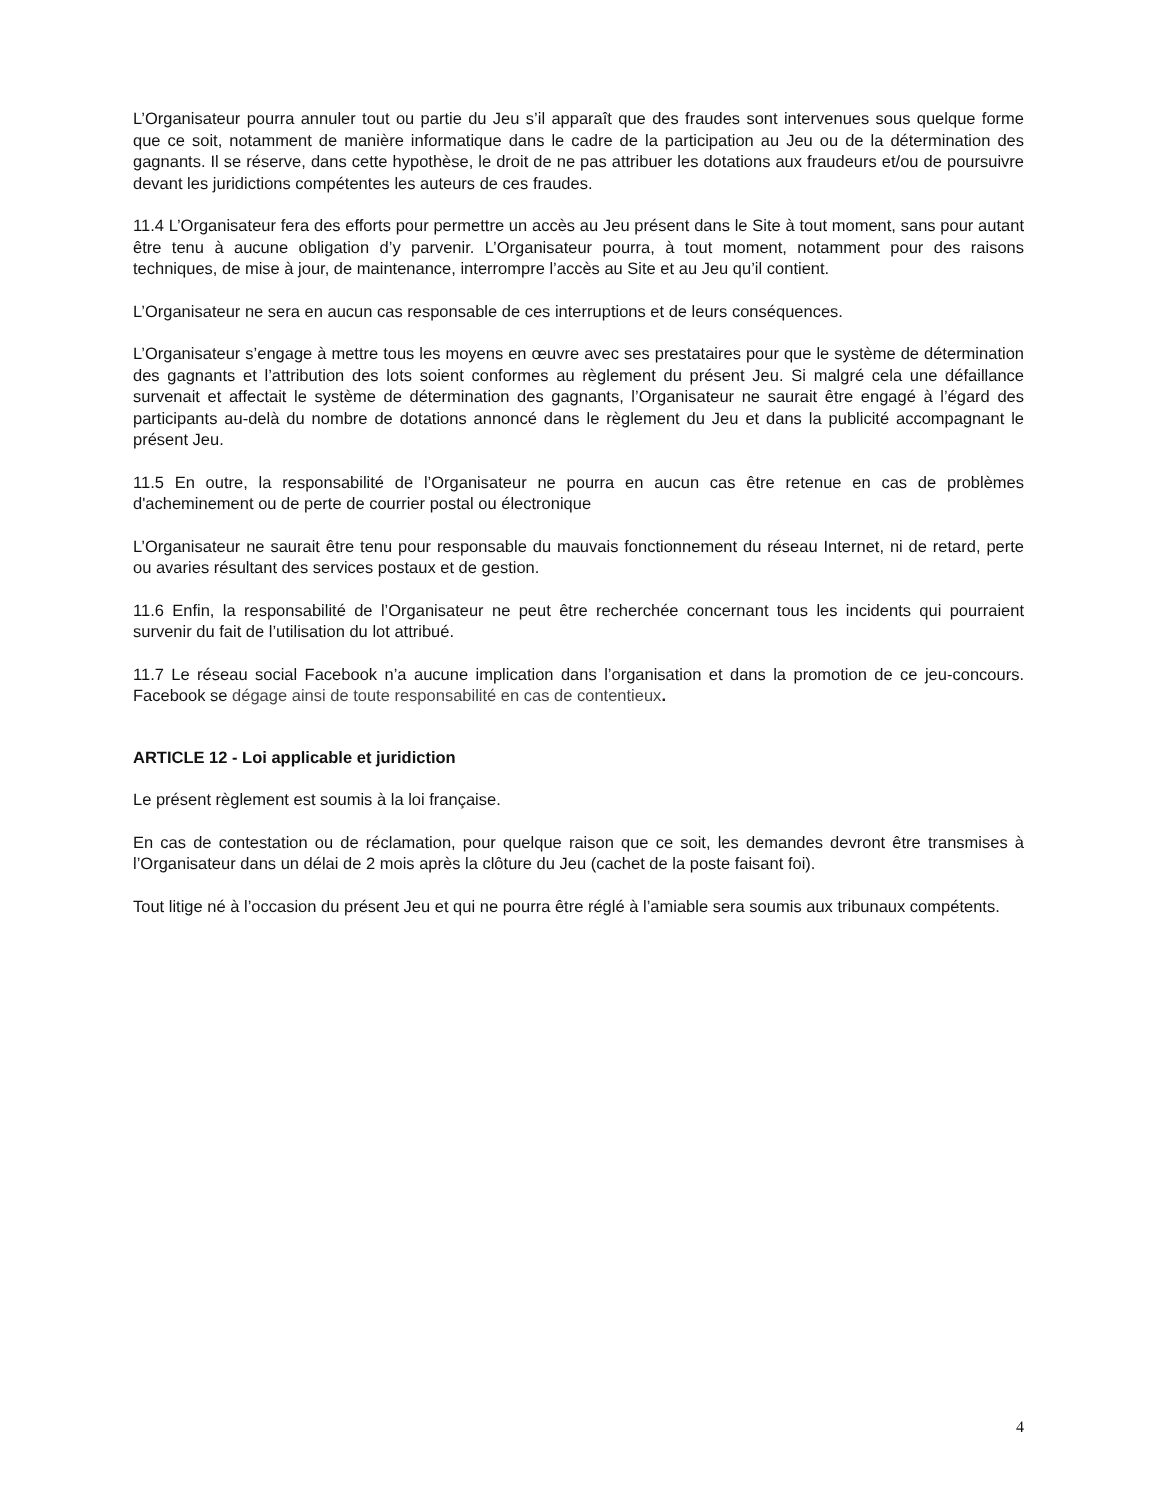L’Organisateur pourra annuler tout ou partie du Jeu s’il apparaît que des fraudes sont intervenues sous quelque forme que ce soit, notamment de manière informatique dans le cadre de la participation au Jeu ou de la détermination des gagnants. Il se réserve, dans cette hypothèse, le droit de ne pas attribuer les dotations aux fraudeurs et/ou de poursuivre devant les juridictions compétentes les auteurs de ces fraudes.
11.4 L’Organisateur fera des efforts pour permettre un accès au Jeu présent dans le Site à tout moment, sans pour autant être tenu à aucune obligation d’y parvenir. L’Organisateur pourra, à tout moment, notamment pour des raisons techniques, de mise à jour, de maintenance, interrompre l’accès au Site et au Jeu qu’il contient.
L’Organisateur ne sera en aucun cas responsable de ces interruptions et de leurs conséquences.
L’Organisateur s’engage à mettre tous les moyens en œuvre avec ses prestataires pour que le système de détermination des gagnants et l’attribution des lots soient conformes au règlement du présent Jeu. Si malgré cela une défaillance survenait et affectait le système de détermination des gagnants, l’Organisateur ne saurait être engagé à l’égard des participants au-delà du nombre de dotations annoncé dans le règlement du Jeu et dans la publicité accompagnant le présent Jeu.
11.5 En outre, la responsabilité de l’Organisateur ne pourra en aucun cas être retenue en cas de problèmes d'acheminement ou de perte de courrier postal ou électronique
L’Organisateur ne saurait être tenu pour responsable du mauvais fonctionnement du réseau Internet, ni de retard, perte ou avaries résultant des services postaux et de gestion.
11.6 Enfin, la responsabilité de l’Organisateur ne peut être recherchée concernant tous les incidents qui pourraient survenir du fait de l’utilisation du lot attribué.
11.7 Le réseau social Facebook n’a aucune implication dans l’organisation et dans la promotion de ce jeu-concours. Facebook se dégage ainsi de toute responsabilité en cas de contentieux.
ARTICLE 12 - Loi applicable et juridiction
Le présent règlement est soumis à la loi française.
En cas de contestation ou de réclamation, pour quelque raison que ce soit, les demandes devront être transmises à l’Organisateur dans un délai de 2 mois après la clôture du Jeu (cachet de la poste faisant foi).
Tout litige né à l’occasion du présent Jeu et qui ne pourra être réglé à l’amiable sera soumis aux tribunaux compétents.
4